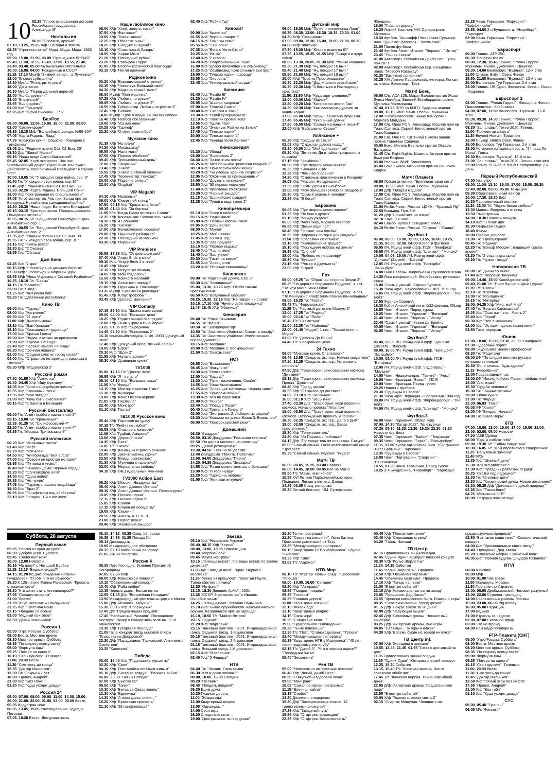10
02.25 "Иллюстрированная история Российского государства. Александр III"
Ностальгия
06.00 "Споемте, друзья!"
07.10, 13.25, 19.25 Х/ф "Сегодня и завтра"
08.25 "Утренняя почта" Мода. Мода. Мода. 1988 год
09.00, 15.00, 21.00, 03.00 "Прошедшее ВРЕМЯ"
09.40, 11.00, 12.55, 15.40, 17.00, 18.55, 21.40, 23.40, 03.40, 05.00 Музыкальная Ностальгия
10.00, 16.00, 04.00 "Рожденные в СССР"
11.15, 17.10 Муз/ф "Зимний вечер… в Лужниках!"
12.00 "Еловая субмарина"
14.30 Муз/ф "Ритм, ритм, ритм"
18.00 "До и после…"
20.30 Муз/ф "Перед дальней дорогой"
22.00 "Колба времени"
23.00 "Блеф-клуб"
23.55 "Было время"
01.00 Х/ф "Поцелуй"
02.05 Д/ф "Юрий Никулин… P.S"
БелРос
06.00, 09.00, 12.05, 15.00, 18.00, 21.00, 00.00, 03.00 "Союзинформ"
06.15, 18.15 М/ф "Волшебный фонарь №96-104"
07.05 "Карта Родины. Лида"
07.35 "Братская кухня. Социска - Говядина с трюфелем"
08.05 Д/ф "Родники жизни Сез. 02 Вып. 30"
08.30 Д/ф "Живой Маныч"
09.15 "Наши люди Антон Макарский"
09.45, 02.05 "Клуб экспертов. Час пик. Чрезвычайный декрет Лукашенко. Как будет действовать "коллективный Президент" в случае ЧП?"
10.00, 19.05 Т/с "У каждого своя война. сер. 9"
10.50 Т/с "У каждого своя война. сер.10"
11.45 Д/ф "Родники жизни Сез. 02 Вып. 35"
12.20, 02.20 "Карта Родины. Большой Сочи"
13.00 Х/ф "Контрольная по специальности"
14.05 "Клуб экспертов. Час пик. Запад против Беларуси. Новый виток санкционной войны"
14.20, 20.30 "Наши люди. Валентин Елизарьев"
15.15, 03.15 "Братская кухня. Папарацьк-кветка - Пожарские котлеты"
15.55, 00.15 Т/с "Бандитский Петербург-3: крах Антибиотика сер. 1"
16.35, 00.55 Т/с "Бандитский Петербург-3: крах Антибиотика сер. 2"
17.35 Д/ф "Родники жизни Сез. 02 Вып. 39"
19.55 Т/с "У каждого своя война. сер. 10"
21.15 Х/ф "Князь ветра"
23.20 Д/ф "2 Океана"
03.55 Х/ф "Облака"
Дом Кино
04.45 Х/ф "2 дня"
06.15 М/ф "3 богатыря на дальних берегах"
07.30 М/ф "3 богатыря и Морской царь"
08.55 М/ф "Илья Муромец и Соловей-Разбойник"
10.25, 18.10 Т/с "Сваты"
14.15 Т/с "Балабол"
23.00 Т/с "След"
01.25 Х/ф "Американ бой"
03.20 Т/с "Достояние республики"
Кино ТВ
06.00 Х/ф "Паркер"
08.00 Х/ф "Напролом"
09.30 Х/ф "21 мост"
11.00 Х/ф "Джентльмены"
13.10 Х/ф "Ван Хельсинг"
15.10 Х/ф "Красавица и чудовище"
17.00 Х/ф "Братья Гримм"
19.00 Х/ф "Видок: охотник на призраков"
21.00 Х/ф "Тарзан. Легенда"
22.40 Х/ф "Геракл: начало легенды"
00.20 Х/ф "Сонная лощина"
02.00 Х/ф "Орудия смерти: город костей"
04.00 Х/ф "Страшные истории для рассказа в темноте"
05.30 М/ф "Мадагаскар 2"
Русский роман
07.30, 01.55 Х/ф "Артистка"
10.40, 04.45 Х/ф "Ищу мужчину"
14.05 Х/ф "Фото на недобрую память"
15.55 Х/ф "Каминный гость"
17.35 Х/ф "Моя звезда"
21.00 Х/ф "Хочу быть счастливой"
00.15 Х/ф "2 билета в Венецию"
Русский бестселлер
06.00 Т/с "Агент особого назначения-3"
09.15, 19.00 Т/с "Крапленый"
12.35, 01.35 Т/с "Склифосовский-4"
22.20 Т/с "Агент особого назначения-4"
04.35 Т/с "Москва. Три вокзала-7"
Русский иллюзион
00.20 Х/ф "Интимные места"
01.40 Х/ф "Фарт"
03.20 Х/ф "Мотылек"
04.50 Х/ф "Агитбригада "Бей врага!"
07.00 Х/ф "Совсем не простая история"
08.55 Х/ф "Путевка в жизнь"
10.40 Х/ф "Пиковая дама: Черный обряд"
12.20 Х/ф "Облепиховое лето"
14.00 Х/ф "Одна война"
15.35 Х/ф "Не чужие"
17.05 Х/ф "Парень с нашего кладбища"
18.40 Х/ф "Брат 2"
20.55 Х/ф "Гольфстрим под айсбергом"
23.10 Х/ф "Гагарин. 1-й в космосе"
Наше любимое кино
06.00 Х/ф "Хлеб, золото, наган"
07.50 Х/ф "Фантоцци"
10.00 Х/ф "Тихая гавань"
12.25 Х/ф "Области тьмы"
14.25 Х/ф "Сладкий и гадкий?"
16.10 Х/ф "Счастливый Лазарь"
18.55 Х/ф "Харви Милк"
21.20 Х/ф "Последний рубеж"
23.20 Х/ф "Разбирая Гарри"
01.05 Х/ф "Второй трагический Фантоцци"
03.15 Х/ф "Петля времени"
Родное кино
00.20 Х/ф "Ворошиловский стрелок"
02.15 Х/ф "Чингачгук. Большой змей"
04.30 Х/ф "Кадкина всякий знает"
06.00 Муз/ф "Моя морячка"
07.25 Х/ф "Любить по-русски"
09.05 Х/ф "Любить по-русски 2"
10.55 Х/ф "Губернатор. Любить по-русски 3"
12.45 Х/ф "Бабник"
14.05 Муз/ф "Трое в лодке, не считая собаки"
16.40 Х/ф "Небеса обетованные"
19.00 Х/ф "Усатый нянь"
20.25 Х/ф "Тартюф"
22.20 Х/ф "Отпуск в сентябре"
Мужское кино
01.35 Х/ф "На грани"
04.20 Х/ф "Инкассатор"
05.55 Х/ф "Налетчики"
07.50 Х/ф "Первое убийство"
09.45 Х/ф "Тренировочный день"
12.00 Х/ф "Защитник"
13.40 Х/ф "3 икса"
15.55 Х/ф "3 икса 2: Новый уровень"
17.45 Х/ф "Терминатор: Генезис"
20.00 Х/ф "Падение ангела"
22.00 Х/ф "Олдбой"
VIP Megahit
04.10 Х/ф "Незваные"
06.00 Х/ф "Смерть ей к лицу"
07.50, 00.15 Х/ф "Красотки в бегах"
09.15, 01.40 Х/ф "За бортом"
11.05 Х/ф "Когда Гарри встретил Салли"
12.35 Х/ф "Константин: Повелитель тьмы"
14.30 Х/ф "47 ронинов"
16.20 Х/ф "Хитмэн"
17.50 Х/ф "Великолепная семерка"
20.00 Х/ф "Одинокий рейнджер"
22.30 Х/ф "Последний из могикан"
03.30 Х/ф "Охранник"
VIP Premiere
05.55, 17.25 Х/ф "Остров фантазий"
07.40 Х/ф "Angry Birds в кино"
09.10 М/ф "Angry Birds 2 в кино"
10.45 Х/ф "Мина"
12.30 Х/ф "Искусство обмана"
14.05 Х/ф "Мой создатель"
15.50 Х/ф "Комната желаний"
19.15 Х/ф "Ассистент звезды"
21.00 Х/ф "Однажды в. Голливуде"
23.35 Муз/ф "Богемская рапсодия"
01.45 Х/ф "Клаустрофобы"
03.45 Х/ф "Договор молчания"
VIP Comedy
07.15, 23.30 Х/ф "Школа выживания"
09.00, 04.00 Х/ф "Большое дело"
10.25 Х/ф "Родительский беспредел"
12.00 Х/ф "Этим утром в Нью-Йорке"
13.25, 01.05 Х/ф "Supернянь"
14.45, 02.30 Х/ф "Supернянь 2"
16.10 семейный/комедия, США, 2003 "Дежурный папа"
17.40 Х/ф "Дежурный папа: Летний лагерь"
19.05 Х/ф "Шрэк"
20.30 М/ф "Шрэк 2"
21.55 Х/ф "Начало времен"
05.30 Х/ф "Душевная кухня"
TV1000
05.00, 17.15 Т/с "Доктор Хаус"
06.55 Х/ф "Я - начало"
09.10, 03.10 Х/ф "Большие глаза"
11.05 Х/ф "Фрида"
13.15 Х/ф "Мистер и миссис Смит"
15.30 Х/ф "Киллеры"
19.00 Х/ф "Конг: Остров черепа"
21.05 Х/ф "Годзилла"
23.40 Х/ф "Монстро"
01.10 Х/ф "Гостья"
ТВ1000 Русское кино
05.40 Х/ф "Гороскоп на удачу"
07.15 Т/с "Любит не любит"
08.55 Х/ф "Счастье в конверте"
11.00 Х/ф "Гудбай, Америка"
13.00 Х/ф "Дорогой папа"
14.35 Х/ф "Батя"
16.05 Т/с "Нюхач"
19.45 Х/ф "Каникулы строгого режима"
22.00 Х/ф "Джентльмены, удачи!"
23.50 Х/ф "Вождь разнокожих"
01.30 Х/ф "Мужчина с гарантией"
03.00 Х/ф "Нереальная любовь"
04.10 Х/ф "(НЕ) идеальный мужчина"
TV1000 Action East
05.20 Х/ф "Миссия: Неадекватна"
06.40 Х/ф "Агент Джонни Инглиш"
08.10 Х/ф "Агент Джонни Инглиш: Перезагрузка"
10.05 Х/ф "Плохие парни"
12.15 Х/ф "Плохие парни 2"
15.05 Х/ф "Шпион"
17.15 Х/ф "Шпион по соседству"
19.05 Х/ф "Смокинг"
20.55 Х/ф "Агенты А. Н. К. Л."
23.00 Х/ф "Перестрелка"
00.40 Х/ф "Железный рыцарь"
02.40 Х/ф "Робин Гуд"
Кинохит
00.00 Х/ф "Красотка"
01.55 Х/ф "Король говорит!"
04.15 Х/ф "Пока ты спал"
05.55 Х/ф "13-й воин"
07.35 Х/ф "Волк с Уолл-Стрит"
10.25 Х/ф "Изгой"
12.40 Х/ф "2 ствола"
14.20 Х/ф "Подозрительные лица"
16.00 Х/ф "Добро пожаловать в Zомбилэнд"
17.25 Х/ф "Zомбилэнд: Контрольный выстрел"
19.00 Х/ф "Плохие парни навсегда"
20.55 Х/ф "Скорость"
22.45 Х/ф "Универсальный солдат"
Киномикс
01.40 Х/ф "Рэмбо III"
03.30 Х/ф "Рэмбо IV"
05.05 Х/ф "Шафер напрокат"
07.00 Х/ф "Плохой Санта"
08.40 Х/ф "Старски и Хатч"
10.30 Х/ф "Герой супермаркета"
12.10 Х/ф "Толстяк против всех"
13.55 Х/ф "Удачи, Чак"
15.45 Х/ф "Элизиум: Рай не на Земле"
17.45 Х/ф "Плохие парни"
20.00 Х/ф "Плохие парни 2"
22.45 Х/ф "Умница Уилл Хантинг"
Кинокомедия
01.30 Х/ф "Ибица"
03.00 Х/ф "Supернянь 2"
04.40 Х/ф "Зажги этим летом"
06.25 Х/ф "Моя большая греческая свадьба 2"
08.10 Х/ф "Притворись моей женой"
10.20 Х/ф "Ты умеешь хранить секреты?"
12.05 Х/ф "Охотники за привидениями"
14.00 Х/ф "Дружить по-русски!"
15.50 Х/ф "50 первых поцелуев"
17.40 Х/ф "Красавчик со стажем"
19.30 Х/ф "Черный рыцарь"
21.15 Х/ф "Шанхайские рыцари"
23.25 Х/ф "Тупой и еще тупее 2"
Кинопремьера
01.10 Х/ф "Люси в небесах"
03.15 Х/ф "Наркомама"
05.00 Х/ф "Первый король Рима"
07.05 Х/ф "Дочь волка"
08.30 Х/ф "Мулан"
10.25 Х/ф "Мой шпион"
12.05 Х/ф "Билл и Тед"
13.35 Х/ф "Зов предков"
15.10 Х/ф "Первая ведьма"
16.45 Х/ф "Час истины"
18.40 Х/ф "Заступник"
20.30 Х/ф "Гости на вилле"
21.55 Х/ф "Ловец снов"
23.20 Х/ф "Отпетые мошенницы"
Кинопоказ
00.00 Т/с "Карточный домик. Сез. 5"
03.30 Х/ф "Закопанные"
05.00, 13.30, 20.25 Х/ф "Особо тяжкие преступления"
06.50 Х/ф "Воздушный маршал"
08.25, 15.20, 22.15 Х/ф "Не говори ни слова"
10.15, 17.10 Х/ф "Ничего себе поездочка"
11.45, 18.40 Х/ф "Убежище"
Киносерия
00.40 Т/с "Рокко Скьявоне"
04.55 Т/с "Фронт"
08.50 Т/с "Экспроприатор"
10.50 Т/с "Анатомия убийства: Скелет в шкафу"
14.35 Т/с "Анатомия убийства: Убийственная справедливость"
18.15 Х/ф "Механик"
20.00 Х/ф "Механик 2: Воскрешение"
21.50 Х/ф "Сквозь снег"
НСТ
06.55 Х/ф "Вымирание"
08.45 Х/ф "Факультет"
10.30 Х/ф "Полтергейст"
12.00 Х/ф "Кадавр"
13.30 Х/ф "Пункт назначения: Смайл"
14.55 Х/ф "Ужас Амитивилля"
16.25 Х/ф "Зловещие мертвецы: Черная книга"
17.55 Х/ф "Призраки войны"
19.30 Х/ф "Кто не спрятался"
21.00 Х/ф "Живое"
22.40 Х/ф "Поезд в Пусан"
00.40 Х/ф "Гретель и Гензель"
02.00 Х/ф "Экстрасенс 2: Лабиринты разума"
03.30 Х/ф "Кошмар на улице Вязов 3: Воины сна"
05.00 Х/ф "Призрак красной реки"
Домашний
06.30 "6 кадров"
06.50, 03.10 Докудрама "Реальная мистика"
07.50 "По делам несовершеннолетних"
09.25 "Давай разведемся!"
10.30, 04.50 "Тест на отцовство"
12.40 Докудрама "Понять. Простить"
13.50, 04.00 Докудрама "Порча"
14.20, 04.25 Докудрама "Знахарка"
14.55 Х/ф "Разве можно мечтать о большем"
19.00 Х/ф "Я тебя найду"
23.20 Х/ф "Тариф на любовь"
01.05 Х/ф "Женская интуиция"
Детский мир
06.00, 18.00 М/ф "Прикл. пингвиненка Лоло"
06.35, 08.30, 13.00, 16.30, 18.35, 20.30, 01.00, 04.30 М/ф "Смешарики"
07.00, 09.00, 12.30, 16.00, 19.00, 21.00, 00.30, 04.00 М/ф "Фиксики"
07.30, 19.30 М/ф "Ювик с планеты Ю"
07.35, 13.55, 19.35, 01.55 М/ф "Смарта и чудо-сумка"
08.05, 13.30, 20.05, 01.30 М/ф "Умные машинки"
09.30, 21.30 М/ф "Ну, погоди! 16 вып."
09.40, 21.40 М/ф "Ну, погоди! 17 вып."
09.50, 21.50 М/ф "Ну, погоди! 18 вып."
10.00 М/ф "Трое из Простоквашино"
10.20, 22.20 М/ф "Дед Мороз и серый волк"
10.30, 22.30 М/ф "3 богатыря и Наследница престола"
11.50, 23.50 М/ф "Куда идет слоненок?"
12.00, 00.00 М/ф "Маугли"
12.20, 00.20 М/ф "Котенок по имени Гав"
14.30, 02.30 М/ф "Как Иванушка-дурачок за чудом ходил"
17.00, 05.00 М/ф "Прикл. Капитана Врунгеля"
17.45, 05.45 М/ф "Кукольный домик"
17.50, 05.50 М/ф "Самый маленький гном-4"
22.00 М/ф "Бабушкины Сказки"
Иллюзион +
00.25 Х/ф "Сердце из стали"
02.05 Х/ф "Открытая дорога назад"
03.30, 00.00 Х/ф "Мой единственный"
05.20 Х/ф "Детектив Ди и тайна призрачного пламени"
07.15 Х/ф "Цимбелин"
08.50 Х/ф "Притворись моим мужем"
10.25 Х/ф "Большая игра"
12.35 Х/ф "Ложь во спасение"
14.20 Х/ф "Отвязные приключения в Лондоне"
16.05 Х/ф "Миссия: Неадекватна"
17.35 Х/ф "Этим утром в Нью-Йорке"
19.00 Х/ф "Моя большая греческая свадьба 2"
20.30 Х/ф "Самый опасный человек"
22.25 Х/ф "В бегах"
Еврокино
00.05 Х/ф "Притворись моим парнем"
01.35 Х/ф "Во благо других"
03.10 Х/ф "Между рядами"
05.05 Х/ф "Анжелика, маркиза ангелов"
06.55 Х/ф "Дыши ради нас"
08.45 Х/ф "Громче, чем бомбы"
10.25 Х/ф "Хорошая погодка для свадьбы"
11.50 Х/ф "Красавчик со стажем"
13.15 Х/ф "Миллионер из трущоб"
15.10 Х/ф "Последняя любовь на земле"
16.35 Х/ф "Слепой"
18.00 Х/ф "Любовь не по размеру"
19.30 Х/ф "Букшоп"
21.15 Х/ф "Ромео и Джульетта"
23.00 Х/ф "6 дней"
Fox
06.00, 05.25 Т/с "Обратная сторона Земли 2"
06.25 "По дороге с Норманом Ридусом". 4 сез.. "По Уругваю с Беки Гейбл"
07.15 "По дороге с Норманом Ридусом". 4 сез.. "По Кентукки с Клифтоном Коллинзом-младшим"
08.05, 19.25 Т/с "Кости"
09.45 Т/с "Форс-мажоры"
11.25 Т/с "Частный детектив Магнум 3"
13.00, 17.25 Т/с "Родина"
15.00, 02.10 Т/с "Побег"
16.40 Т/с "Стамптаун"
21.00, 22.35 Т/с "Майянцы"
22.00, 01.40 "Модок". 1 сез.. "Только если… Модок"
03.00 Т/с "Демоны Да Винчи"
04.40 Т/с "Бескрайнее небо"
24 Техно
06.00 "Мужская кухня. Спелеологи"
06.45, 12.55 "Следств. экспер.. Немые свидетели"
07.20, 13.25 "Следств. экспер.. Установить личность"
07.50 Д/ф "Траектория: вехи освоения космоса "Джемини"
08.15 Д/ф "Траектория: вехи освоения космоса. Проект "Джемини"
08.45 Х/ф "Город грехов"
10.55 Х/ф "От заката до рассвета"
14.00, 23.10 Х/ф "Заложник"
16.00, 01.10 Х/ф "Защитник"
17.40, 03.30 Д/ф "Траектория: вехи освоения космоса. Начало проекта "Аполлон"
18.00, 03.50 Д/ф "Траектория: вехи освоения космоса. Возрождение проекта "Аполлон"
18.30, 02.35 "Следств. экспер.. Дело о ДНК"
19.00, 03.00 "Следств. экспер.. Запах преступления"
19.30 Х/ф "Телохранитель"
21.20 Х/ф "Из Парижа с любовью"
04.15 Д/ф "Путеводитель по планетам. Сатурн"
05.05 "Самый-самый. Ракетно-космический центр "Прогресс"
05.35 "Самый-самый. Ледокол "Лидер"
Матч ТВ
06.00, 08.45, 15.25, 03.00 Новости
06.05, 14.45, 18.00, 00.05 Все на Матч!
08.50 Т/с "Мамы чемпионов"
10.55 XVI Летние Паралимпийские игры. Плавание. Легкая атлетика. Дзюдо
14.25, 03.05 Спец. репортаж
15.30 Летний биатлон. ЧМ. Суперспринт.
Женщины
16.00 "Главная дорога"
18.20 Летний биатлон. ЧМ. Суперспринт. Мужчины
18.50 Футбол. Тинькофф Российская Премьер-лига. "Динамо" (Москва) - "Локомотив"
21.00 После футбола
21.40 Футбол. Чемп. Италии. "Верона" - "Интер"
23.45 "Точная ставка"
01.00 Автоспорт. Российская Дрифт сер.. Гран-при 2021
02.00 Автоспорт. Российская сер. кольцевых гонок. "Moscow Raceway"
02.30 "Заклятые соперники"
03.25 XVI Летние Паралимпийские игры. Легкая атлетика. Велоспорт. Трек
Матч! Боец
06.00 С/е. АСА 126. Марат Балаев против Жоао Луиса Ногейры. Евгений Егембердиев против Муслима Магомедова
07.40, 01.25 "КТО vs КОГО. Ударная неделя"
08.00, 13.10 Бокс. Чемп. России. Мужчины
12.00 "Новая классика". Амир Хан против Маркоса Майданы
17.00 С/е. Open FC 9. Александр Маслов против Тиаго Сантоса. Сергей Билостенный против Тиаго Кардосо
21.00 С/е. One FC. Ситтичай Ситсонгпинонг против Таванчая Саенчая
00.00 Бокс. Мигель Берчельт против Оскара Вальдеса
01.45 С/е. Fight Nights. Шамиль Амиров против Дмитрия Бикрева
03.00 Реслинг. WWE Smackdown
05.00 Бокс. Вилли Хатчинсон против Леннокса Кларка
Матч! Планета
06.00 Легкая атлетика. "Бриллиантовая лига"
08.00, 13.00 Бокс. Чемп. России. Мужчины
12.00 Д/ф "Продам медали"
17.00 С/е. Open FC 9. Александр Маслов против Тиаго Сантоса. Сергей Билостенный против Тиаго Кардосо
21.00 Регби. Чемп. России. ЦСКА - "Красный Яр"
22.50 Бильярд. Пул. ЧМ
01.20 Д/ф "Шахматист на ковре"
02.10 "Высшая лига"
02.40 Самбо. Кубок Президента ФИАС
04.10 Регби. Чемп. России. "Стрела" - "Слава"
Футбол-1
06.00, 08.00, 10.00, 12.00, 13.55, 16.00, 18.25, 21.35, 00.00, 02.00, 04.00 Новости футбола
06.05 ЛЧ. Раунд плей-офф. ПСВ - "Бенфика"
08.05 ЛЧ. Раунд плей-офф. "Шахтер" - "Монако"
10.05, 04.05, 19.00 ЛЧ. Раунд плей-офф. "Динамо" (Загреб) - "Шериф"
12.05 ЛЧ. Раунд плей-офф. "Брондбю" - "Зальцбург"
14.00 Лига Европы. Жеребьевка группового этапа
14.30 Лига конференций. Жеребьевка группового этапа
15.00 "Самый умный". Серхио Бускетс
15.30 "Моя игра". Чехословакия - ФРГ 1976 год
16.05 ЛЧ. Раунд плей-офф. "Ференцварош" - "Янг Бойз"
17.55 Журнал Серии-А
18.30 Кубок Английской лиги. 1/32 финала. Обзор
18.55 Чемп. Италии. Перед туром
19.25 Чемп. Италии. "Удинезе" - "Венеция"
21.40 Чемп. Италии. "Верона" - "Интер"
23.40 "Самый умный". Кевин Де Брейне
00.05 Чемп. Италии. "Удинезе" - "Венеция"
02.05 Чемп. Италии. "Верона" - "Интер"
Футбол-2
06.00, 22.00 ЛЧ. Раунд плей-офф. "Динамо" (Загреб) - "Шериф"
08.00, 16.00 ЛЧ. Раунд плей-офф. "Брондбю" - "Зальцбург"
10.00, 02.00 ЛЧ. Раунд плей-офф. ПСВ - "Бенфика"
12.00 ЛЧ. Раунд плей-офф. "Лудогорец" - "Мальме"
14.00 Чемп. Нидерландов. "Твенте" - "Аякс"
18.00 Чемп. Франции. "Брест" - ПСЖ
20.00 Чемп. Франции. Перед туром
20.25 Новости футбола
20.30 "Однажды в Европе"
21.30 "Моя игра". Франция - Португалия 1984 год
00.00 ЛЧ. Раунд плей-офф. "Ференцварош" - "Янг Бойз"
04.00 ЛЧ. Раунд плей-офф. "Шахтер" - "Монако"
Футбол-3
06.00 Чемп. Германии. Обзор тура
07.00, 14.30 "Катар-2022". Тележурнал
07.30, 09.30, 11.30, 13.30, 19.20, 23.30, 01.30 Новости футбола
07.35 Чемп. Германии. "Байер" - "Боруссия"
09.35 Чемп. Германии. "Герта" - "Вольфсбург"
11.35, 17.00 Кубок Английской лиги. 1/32 финала. "Вест Бромвич" - "Арсенал"
13.35 "Однажды в Европе"
15.00 Чемп. Португалии. "Спортинг" - "Белененсеш"
18.55, 01.35 Чемп. Германии. Перед туром
19.25 2-я Бундеслига. "Нюрнберг" - "Карлсруэ"
21.25 Чемп. Германии. "Боруссия" - "Хоффенхайм"
23.35, 04.00 2-я Бундеслига. "Нюрнберг" - "Карлсруэ"
02.00 Чемп. Германии. "Боруссия" - "Хоффенхайм"
Евроспорт
00.00 Теннис. ATP 250
06.30 "Вопреки всему"
08.00, 12.30, 18.45 Теннис. "Ролан Гаррос". Мужчины. Финал. Джокович - Циципас
09.30, 14.00 Велоспорт. "Вуэльта". 12-й этап
11.00 Снукер. British Open. Финал
15.50, 21.00 Велоспорт. "Вуэльта". 13-й этап
20.00 Велоспорт. Тур Германии. 2-й этап
23.00 Теннис. US Open. Женщины. Финал. Осака - Азаренко
Евроспорт 2
02.00 Теннис. "Ролан Гаррос". Женщины. Финал. Павлюченкова - Крейчикова
04.00, 07.00, 12.00 Велоспорт. "Вуэльта". 12-й этап
05.30, 09.30, 14.30 Теннис. "Ролан Гаррос". Мужчины. Финал. Джокович - Циципас
08.30 "Зал славы". Токио-2020. Теннис
11.00 "Прожектор спорта"
11.30 Beyond Human. Триатлон
13.00 Снукер. British Open. Финал
16.00 Велоспорт. Тур Германии. 2-й этап
18.00 Автогонки на выносливость. "24 часа Ле-Мана". Гонка
19.30 Велоспорт. "Вуэльта". 13-й этап
21.00 "Зал славы". Токио-2020. Легкая атлетика
22.00 Гольф. PGA Tour. BMW Championship. 2-й день
Первый Республиканский
07.00 Уже утро
09.00, 11.00, 13.10, 16.00, 17.00, 19.00, 20.30, 22.40, 02.00, 03.00, 05.00 Темы дня
09.30 Образовательный вектор
10.00, 17.30, 19.30 Д/ф
10.30 Парламентский вестник
11.30, 23.00 Т/с "Черно-белая любовь"
13.30 Миност. Вопросы и ответы
13.50 Точка зрения
14.00, 18.30 Новости междун.
14.10 Х/ф "3 плюс два"
16.30 Открытая студия
18.40 Фатум
20.00 Говорит Донбасс
21.00 Т/с "Пробуждение"
00.45 Т/с "Родина"
02.20 Т/с "Вольф Мессинг: видевший сквозь время"
03.20 Т/с "2 отца и два сына"
05.20 Т/с "Чужое гнездо"
Новороссия ТВ
06.00 Т/с "Дыши со мной"
07.40 Х/ф "Впервые замужем"
09.00, 14.40, 19.00 Калейдоскоп м/ф
09.40, 21.00 Т/с "Ниро Вульф и Арчи Гудвин"
11.20 Т/с "Сваты"
12.10 Т/с "Корабль"
13.00 Т/с "Молодежка"
15.15 Т/с "Интерны"
16.00, 04.35 Х/ф "Мио, мой Мио"
17.40 Т/с "Братья Карамазовы"
19.25 Х/ф "Счастье - это…Часть 2"
22.40 Х/ф "Герой"
00.30 Х/ф "Все о мужчинах"
02.00 Х/ф "История одного назначения"
03.50 Техн. перерыв
Юнион
07.00, 10.00, 15.00, 19.30, 23.00 "Панорама"
07.30 "Здоровый образ"
08.00 "Журналист меняет профессию"
08.30 Т/с "Родители"
09.00 ДФ "По следам великих русских путешественников"
10.30 "Если хочешь, будь здоров"
11.15 "Республика"
12.00 Православный час
13.00 ДФ "Иосиф Кобзон. Песня - любовь моя"
14.00 "Аня знает"
15.30 "Судьба человека"
16.30 Т/с "Личные мотивы"
20.00 "Политкухня"
21.00 Т/с "Фарца"
22.30, 06.03 "Тема"
00.03 ХФ "Холоп"
03.00 ХФ "Бендер: Начало"
04.00 Т/с "Сила Веры"
6ТВ
07.00, 10.00, 13.00, 15.00, 17.00, 19.00, 21.00, 23.00, 02.00, 05.00 Новости
07.20 "АБВГДейка"
08.00 "Еда, я люблю тебя"
09.00, 19.30 Т/с "Тайны следствия"
10.30, 16.05 Т/с "Дом образцового содержания"
11.25 "Непутевые заметки"
11.40 М/ф
13.25 Х/ф "Шумный день"
15.30 "Как это работает?"
17.30 Х/ф "Праздник разбитых сердец"
20.25 "Сказки под подушкой"
21.30 Т/с "Степные дети"
23.30 Х/ф "Космический джем: Новое поколение"
01.30, 05.35 Д/ф "Детеныши в дикой природе"
02.35 Х/ф "Такси-блюз"
04.25 "Музыка на 6ТВ"
06.00 "Разрушители легенд"
Суббота, 28 августа
Первый канал
05.05 "Россия от края до края"
06.00 "Доброе утро. Суббота"
09.45 "Слово пастыря"
10.00, 12.00 Новости
10.15 "На дачу!" с Наташей Барбье
11.15, 12.15 "Видели видео?"
14.15, 01.20 Ко дню рождения Натальи Гундаревой. "О том, что не сбылось"
15.20 К 125-летию Фаины Раневской. "Кросота - страшная сила"
16.20 "Кто хочет стать миллионером?"
17.55 "Сегодня вечером"
21.00 "Время"
21.20 "Клуб Веселых и Находчивых"
23.25 Х/ф "Крестная мама"
02.15 "Наедине со всеми"
03.00 "Модный приговор"
03.50 "Давай поженимся!"
Россия 1
05.00 "Утро России. Суббота"
08.00 Вести. Местное время
08.20 Местное время. Суббота
08.35 "По секрету всему свету"
09.00 "Формула еды"
09.25 "Пятеро на одного"
10.10 "Сто к одному". Телеигра
11.00, 20.00 Вести
11.30 "Смотреть до конца"
12.35 "Доктор Мясников"
13.30 Т/с "Закрытый сез."
18.00 "Привет, Андрей!"
21.00 Х/ф "Без тебя"
01.20 Х/ф "Куда уходят дожди"
Россия 24
05.00, 07.00, 08.00, 09.00, 11.00, 14.00, 15.00, 20.00, 21.00, 22.00, 01.00, 02.00, 03.00 Вести
05.35 Индустрия кино
06.05, 13.05, 19.05 Расследование Эдуарда Петрова
07.05, 18.20 Вести. Дежурная часть
08.10, 14.12, 00.35 Спец. репортаж
08.35, 14.35, 01.35 Погода 24
09.14 Двенадцать
10.00 Международное обозрение
20.35, 02.10 Мобильный репортер
21.05, 04.08 Репортаж
Россия К
06.30 Лето Господне. Успение Пресвятой Богородицы
07.05, 02.35 М/ф
08.00 Х/ф "Кавказская повесть"
10.10 "Обыкновенный концерт"
10.40 Х/ф "Раба любви"
12.15 Черные дыры. Белые пятна
12.55, 01.45 Д/ф "Волшебная Исландия"
13.50 Международный фестиваль цирка в Масси
15.00 Д/ф "Испания. Теруэль"
15.30, 00.15 Х/ф "Попрыгунья"
17.00 Д/с "Предки наших предков"
17.45 "Необъятный Рязанов". Посвящение мастеру". Вечер в концертном зале им. П. И. Чайковского
19.30 Х/ф "Гусарская баллада"
21.05 Гала-концерт звезд мировой оперы "Классика на Дворцовой"
22.30 Д/ф "Параджанов. Тарковский. Антипенко. Светотени"
23.35 "Кинескоп"
Победа
00.00, 18.40 Х/ф "Подольские курсанты"
02.20 Х/ф "Свои"
04.10 Х/ф "Постарайся остаться живым"
05.10 Д/ф "Битва за воздух". "Великая война"
06.00, 23.00 "Путь к Победе"
07.00 Х/ф "Высота 89"
08.50 Х/ф "Танки"
10.30 Х/ф "Битва за Севастополь"
12.30 Х/ф "Единичка"
14.30 Х/ф "А зори здесь тихие…"
16.20 Х/ф "Брестская крепость"
21.10 Х/ф "28 панфиловцев"
Звезда
05.10 Х/ф "Начальник Чукотки"
06.40, 08.15 Х/ф "Кортик"
08.00, 13.00, 18.00 Новости дня
08.40 "Морской бой"
09.45 "Круиз-контроль"
10.15 "Легенды цирка". "Легенды цирка: по закону джунглей"
11.05 Д/с "Загадки века". "Крах "Черного человека"
11.35 "Улика из прошлого". "Капитан Паулс. Тайна сбитого летчика"
12.30 "Не факт!"
13.15, 18.30 Дневник АрМИ - 2021
13.35 "СССР. Знак качества" с Иваном Охлобыстиным"
14.25 "Легенды кино". Марина Ладынина
15.10 Д/ф "Битва оружейников. Автоматическое оружие. Калашников против гаранда"
16.10, 18.50 Т/с "Майор Ветров"
20.15 "Задело!"
21.20 Х/ф "Фартовый"
23.15 Танковый биатлон - 2021. Индивидуальная гонка. Седьмой заезд. 1-й дивизион
00.15 Танковый биатлон - 2021. Индивидуальная гонка. Седьмой заезд. 2-й дивизион
01.15 Танковый биатлон - 2021. Индивидуальная гонка. Восьмой заезд. 1-й дивизион
02.15 Х/ф "Жаворонок"
03.40 Х/ф "2 Федора"
НТВ
04.40 Т/с "Лесник. Своя земля"
06.30 "Кто в доме хозяин?"
08.00, 10.00, 16.00 Сегодня
08.20 "Готовим"
08.45 "Поедем, поедим!"
09.30 Едим дома
10.20 Главная дорога
11.00 "Живая еда"
12.00 Квартирный вопрос
13.05 "Однажды…"
14.00 Своя игра
16.20 Следствие вели…
19.00 "Центральное телевидение"
20.20 Ты не поверишь!
21.20 "Секрет на миллион". Лена Катина. Признание рыженькой из Тату
23.25 "Международная пилорама"
00.15 "Квартирник НТВ у Маргулиса". Группа "Кипелов"
01.35 Х/ф "Шик"
03.05 Т/с "Адвокат"
НТВ-Мир
06.10 Т/с "Мухтар. Новый след". "Спасатели". "Флешка"
08.00, 10.00, 16.00 "Сегодня"
08.20 Х/ф "Их нравы"
08.55 "Поедем, поедим!"
09.35 "Готовим"
10.25 "Главная дорога"
11.00 "Кто в доме хозяин?"
12.15 "Живая еда"
13.10 "Квартирный вопрос"
14.15 "Своя игра"
16.25 "Следствие вели…"
19.00 "Центральное телевидение"
20.25 "Ты не поверишь!"
21.35 Т/с "Пес". "Ставки сделаны". "Тролль"
23.40 "Международная пилорама"
00.25 "Квартирник НТВ у Маргулиса". "40 лет ленинградскому рок-клубу"
02.15 Т/с "Дикий-3". "Что в черном ящике?". "Последняя битва"
05.40 "Эксклюзив"
Рен ТВ
05.00 "Невероятно интересные истории"
06.40 Х/ф "Дикий, дикий Вест"
08.30 "О вкусной и здоровой пище"
09.05 "Минтранс"
10.05 "Самая полезная программа"
11.15 "Военная тайна"
13.15 "Совбез"
14.20 Документ. спецпроект
15.20 Д/ф "Засекреченные списки. 12 таинственных аномалий"
17.25 Х/ф "Звездный путь"
19.55 Х/ф "Стартрек: возмездие"
22.25 Х/ф "Стартрек: бесконечность"
00.40 Х/ф "Плохая компания"
02.40 Х/ф "Сломанная стрела"
04.20 "Тайны Чапман"
ТВ Центр
07.15 Православная энциклопедия
07.45 "Один+ один". Юмористический концерт
08.30 Х/ф "Колье Шарлотты"
11.30, 14.30 События
11.45 "Колье Шарлотты". Продолж.
12.50 Х/ф "Объявлен мертвым"
14.45 "Объявлен мертвым". Продолж.
17.10 Х/ф "Танцы на песке"
21.00 "В центре событий"
22.15 Д/ф "Криминальные связи звезд"
23.05 "Прощание. Дед Хасан"
23.55 "Хроники московского быта. Власть и воры"
00.35 "Советские мафии. Город грехов"
01.15 Д/ф "Вокруг смеха за 38 дней"
02.00 Д/ф "Чарующий акцент"
02.45 Д/ф "Семейные драмы. Несчастный кинобрак"
03.25 Д/ф "Актерские драмы. Вне игры"
04.05 "10 самых… актеры в юбках"
04.30 Х/ф "Восемь бусин на тонкой ниточке"
ТВ Центр int.
07.00 Х/ф "Женщина в зеркале"
10.55, 12.45, 21.45, 01.55 "Смех с доставкой на дом"
11.05 Православная энциклопедия
11.35 "Один+ Один". Юмористический концерт
12.25, 15.20 События
13.15, 15.40 Т/с "Женская версия. Чисто советское убийство"
17.45 Т/с "Женская версия. Тайна партийной дачи"
22.05 Д/ф "Актерские драмы. Предательское лицо"
22.55 "В центре событий"
00.00 Х/ф "Темная сторона света-2"
02.15 "Спартак Мишулин. Человек с не-
предсказуемым прошлым"
02.50 "Вот такое наше лето". Юмористический концерт
04.00 Д/ф "Криминальные связи звезд"
04.40 "Прощание. Дед Хасан"
05.20 "Советские мафии. Сумчатый волк"
06.05 Д/ф "Ирония судьбы Эльдара Рязанова"
RTVi
08.00 Newstalk
09.00 М/ф
10.00, 01.00 Час speak
11.00 Маршруты Москвы
11.30 Прогулки по Израилю
12.00, 00.00 Дробышевский. Человек разумный
13.00, 22.00 Стрелец - молодец
14.00 Современные районы Москвы
15.00, 23.00, 06.00 Big money
16.00, 05.00 Редакция
17.00 Ведьма
21.00 Израиль за неделю
02.00, 07.00 Сквозной эфир
03.00 Это не Фрейд
04.00 Нам надо поговорить
РТР-Планета (СНГ)
05.00 "Утро России. Суббота"
08.00 Вести. Местное время
08.20 Местное время. Суббота
08.35 "По секрету всему свету"
09.00 "Формула еды"
09.25 "Пятеро на одного"
10.15 "Сто к одному". Телеигра
11.00, 20.00 Вести
11.30 "Смотреть до конца"
12.45 "Доктор Мясников"
13.50 Х/ф "Пятый этаж без лифта"
17.55 "Привет, Андрей!"
21.00 Х/ф "Без тебя"
01.10 Х/ф "Куда уходят дожди"
СТС
06.00, 05.40 "Ералаш"
06.05 М/с "Фиксики"